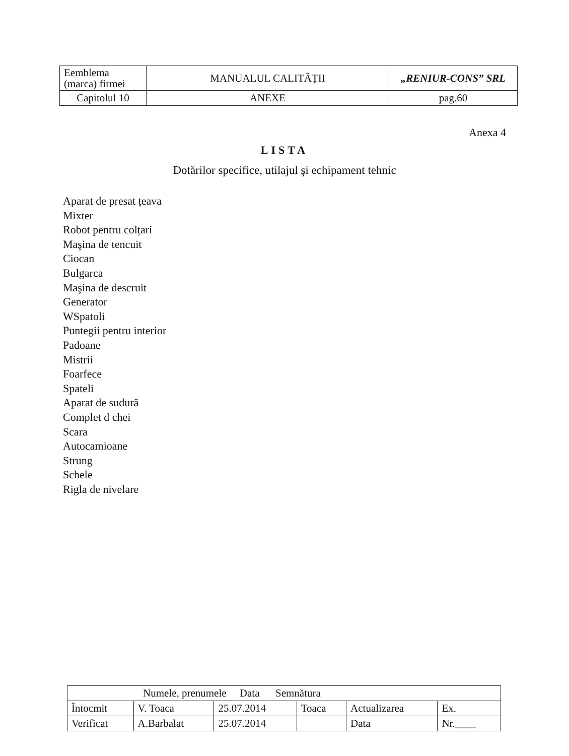| Eemblema (marca) firmei | MANUALUL CALITĂȚII | „RENIUR-CONS” SRL |
| Capitolul 10 | ANEXE | pag.60 |
Anexa 4
LISTA
Dotărilor specifice, utilajul şi echipament tehnic
Aparat de presat țeava
Mixter
Robot pentru colțari
Maşina de tencuit
Ciocan
Bulgarca
Maşina de descruit
Generator
WSpatoli
Puntegii pentru interior
Padoane
Mistrii
Foarfece
Spateli
Aparat de sudură
Complet d chei
Scara
Autocamioane
Strung
Schele
Rigla de nivelare
| Numele, prenumele Data Semnătura | | | | | |
| Întocmit | V. Toaca | 25.07.2014 | Toaca | Actualizarea | Ex. |
| Verificat | A.Barbalat | 25.07.2014 | | Data | Nr.____ |